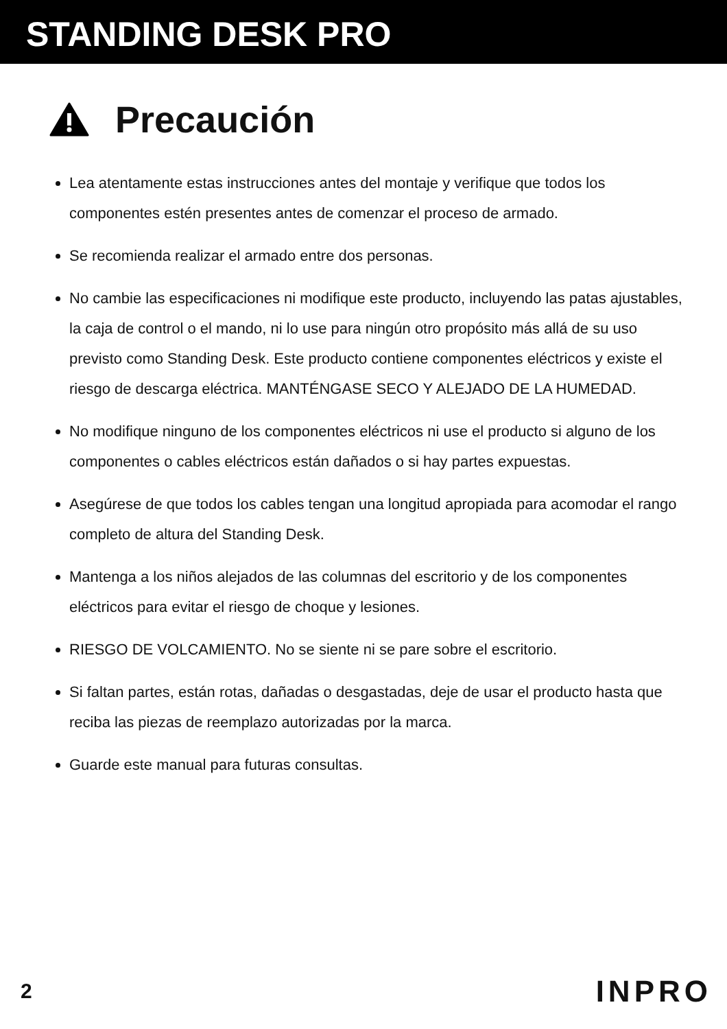STANDING DESK PRO
Precaución
Lea atentamente estas instrucciones antes del montaje y verifique que todos los componentes estén presentes antes de comenzar el proceso de armado.
Se recomienda realizar el armado entre dos personas.
No cambie las especificaciones ni modifique este producto, incluyendo las patas ajustables, la caja de control o el mando, ni lo use para ningún otro propósito más allá de su uso previsto como Standing Desk. Este producto contiene componentes eléctricos y existe el riesgo de descarga eléctrica. MANTÉNGASE SECO Y ALEJADO DE LA HUMEDAD.
No modifique ninguno de los componentes eléctricos ni use el producto si alguno de los componentes o cables eléctricos están dañados o si hay partes expuestas.
Asegúrese de que todos los cables tengan una longitud apropiada para acomodar el rango completo de altura del Standing Desk.
Mantenga a los niños alejados de las columnas del escritorio y de los componentes eléctricos para evitar el riesgo de choque y lesiones.
RIESGO DE VOLCAMIENTO. No se siente ni se pare sobre el escritorio.
Si faltan partes, están rotas, dañadas o desgastadas, deje de usar el producto hasta que reciba las piezas de reemplazo autorizadas por la marca.
Guarde este manual para futuras consultas.
2 INPRO